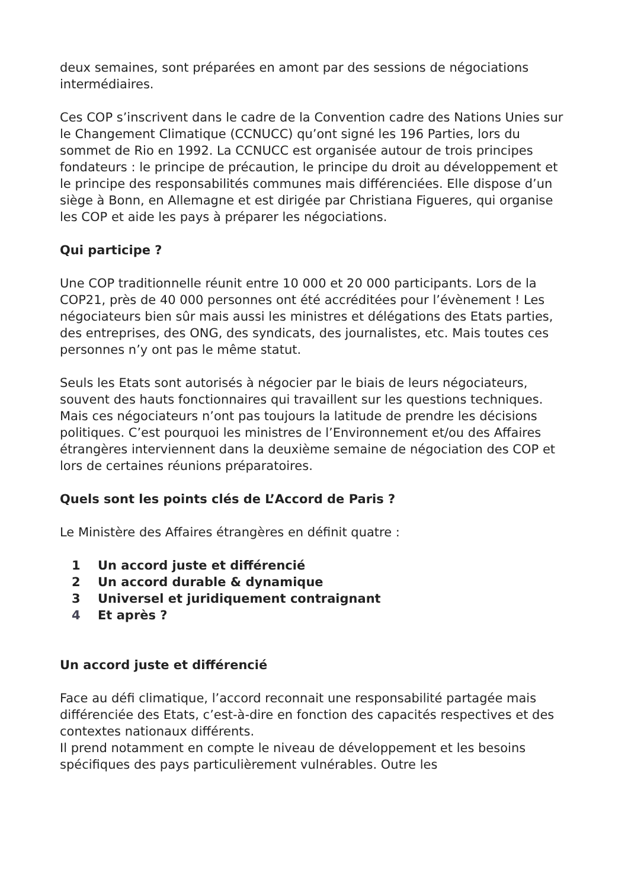deux semaines, sont préparées en amont par des sessions de négociations intermédiaires.
Ces COP s’inscrivent dans le cadre de la Convention cadre des Nations Unies sur le Changement Climatique (CCNUCC) qu’ont signé les 196 Parties, lors du sommet de Rio en 1992. La CCNUCC est organisée autour de trois principes fondateurs : le principe de précaution, le principe du droit au développement et le principe des responsabilités communes mais différenciées. Elle dispose d’un siège à Bonn, en Allemagne et est dirigée par Christiana Figueres, qui organise les COP et aide les pays à préparer les négociations.
Qui participe ?
Une COP traditionnelle réunit entre 10 000 et 20 000 participants. Lors de la COP21, près de 40 000 personnes ont été accréditées pour l’évènement ! Les négociateurs bien sûr mais aussi les ministres et délégations des Etats parties, des entreprises, des ONG, des syndicats, des journalistes, etc. Mais toutes ces personnes n’y ont pas le même statut.
Seuls les Etats sont autorisés à négocier par le biais de leurs négociateurs, souvent des hauts fonctionnaires qui travaillent sur les questions techniques. Mais ces négociateurs n’ont pas toujours la latitude de prendre les décisions politiques. C’est pourquoi les ministres de l’Environnement et/ou des Affaires étrangères interviennent dans la deuxième semaine de négociation des COP et lors de certaines réunions préparatoires.
Quels sont les points clés de L’Accord de Paris ?
Le Ministère des Affaires étrangères en définit quatre :
1 Un accord juste et différencié
2 Un accord durable & dynamique
3 Universel et juridiquement contraignant
4 Et après ?
Un accord juste et différencié
Face au défi climatique, l’accord reconnait une responsabilité partagée mais différenciée des Etats, c’est-à-dire en fonction des capacités respectives et des contextes nationaux différents.
Il prend notamment en compte le niveau de développement et les besoins spécifiques des pays particulièrement vulnérables. Outre les